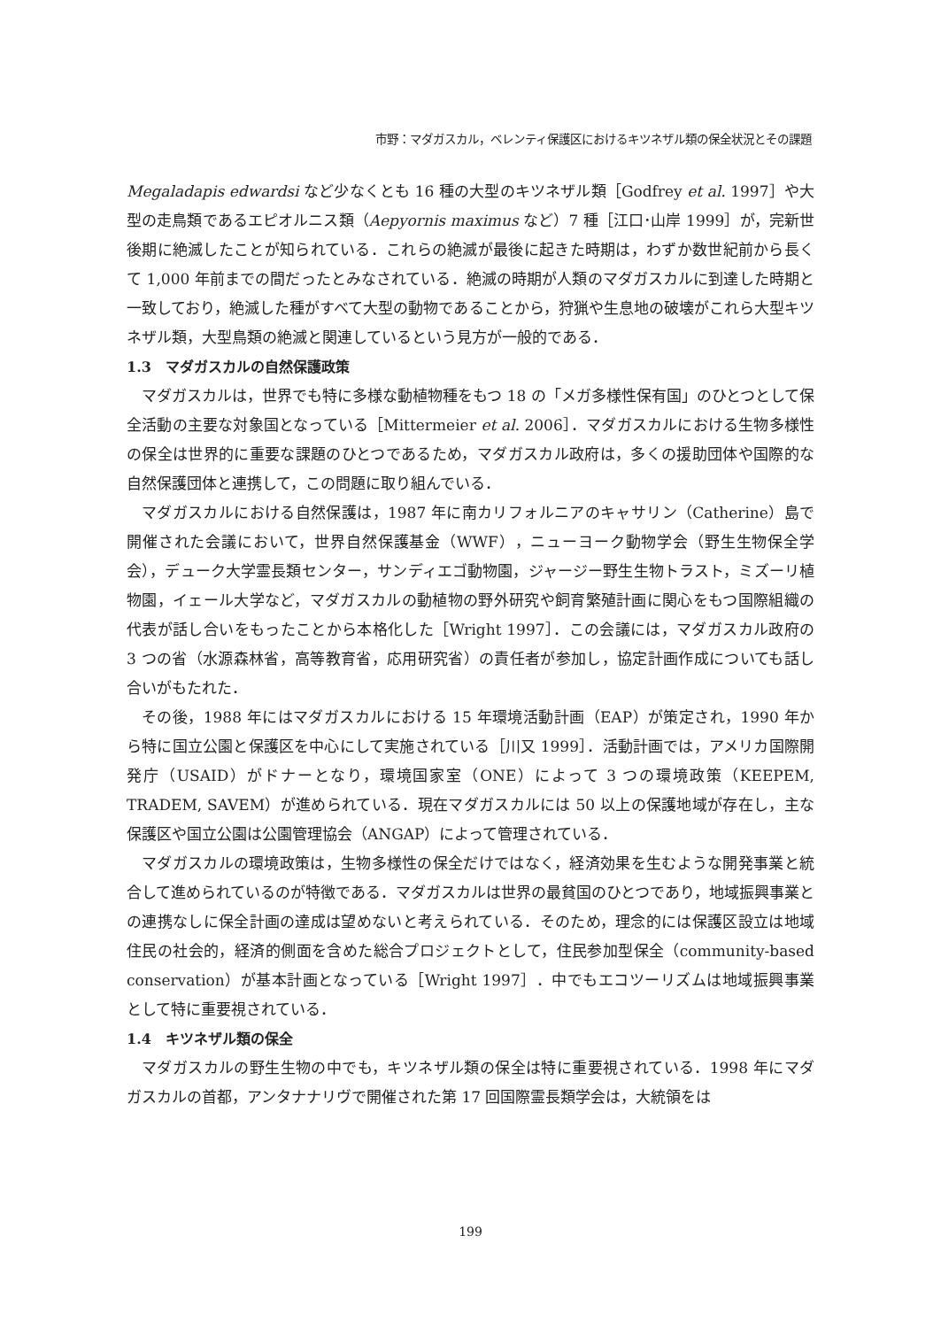市野：マダガスカル，ベレンティ保護区におけるキツネザル類の保全状況とその課題
Megaladapis edwardsi など少なくとも 16 種の大型のキツネザル類［Godfrey et al. 1997］や大型の走鳥類であるエピオルニス類（Aepyornis maximus など）7 種［江口･山岸 1999］が，完新世後期に絶滅したことが知られている．これらの絶滅が最後に起きた時期は，わずか数世紀前から長くて 1,000 年前までの間だったとみなされている．絶滅の時期が人類のマダガスカルに到達した時期と一致しており，絶滅した種がすべて大型の動物であることから，狩猟や生息地の破壊がこれら大型キツネザル類，大型鳥類の絶滅と関連しているという見方が一般的である．
1.3　マダガスカルの自然保護政策
マダガスカルは，世界でも特に多様な動植物種をもつ 18 の「メガ多様性保有国」のひとつとして保全活動の主要な対象国となっている［Mittermeier et al. 2006］．マダガスカルにおける生物多様性の保全は世界的に重要な課題のひとつであるため，マダガスカル政府は，多くの援助団体や国際的な自然保護団体と連携して，この問題に取り組んでいる．
マダガスカルにおける自然保護は，1987 年に南カリフォルニアのキャサリン（Catherine）島で開催された会議において，世界自然保護基金（WWF），ニューヨーク動物学会（野生生物保全学会），デューク大学霊長類センター，サンディエゴ動物園，ジャージー野生生物トラスト，ミズーリ植物園，イェール大学など，マダガスカルの動植物の野外研究や飼育繁殖計画に関心をもつ国際組織の代表が話し合いをもったことから本格化した［Wright 1997］．この会議には，マダガスカル政府の 3 つの省（水源森林省，高等教育省，応用研究省）の責任者が参加し，協定計画作成についても話し合いがもたれた．
その後，1988 年にはマダガスカルにおける 15 年環境活動計画（EAP）が策定され，1990 年から特に国立公園と保護区を中心にして実施されている［川又 1999］．活動計画では，アメリカ国際開発庁（USAID）がドナーとなり，環境国家室（ONE）によって 3 つの環境政策（KEEPEM, TRADEM, SAVEM）が進められている．現在マダガスカルには 50 以上の保護地域が存在し，主な保護区や国立公園は公園管理協会（ANGAP）によって管理されている．
マダガスカルの環境政策は，生物多様性の保全だけではなく，経済効果を生むような開発事業と統合して進められているのが特徴である．マダガスカルは世界の最貧国のひとつであり，地域振興事業との連携なしに保全計画の達成は望めないと考えられている．そのため，理念的には保護区設立は地域住民の社会的，経済的側面を含めた総合プロジェクトとして，住民参加型保全（community-based conservation）が基本計画となっている［Wright 1997］．中でもエコツーリズムは地域振興事業として特に重要視されている．
1.4　キツネザル類の保全
マダガスカルの野生生物の中でも，キツネザル類の保全は特に重要視されている．1998 年にマダガスカルの首都，アンタナナリヴで開催された第 17 回国際霊長類学会は，大統領をは
199